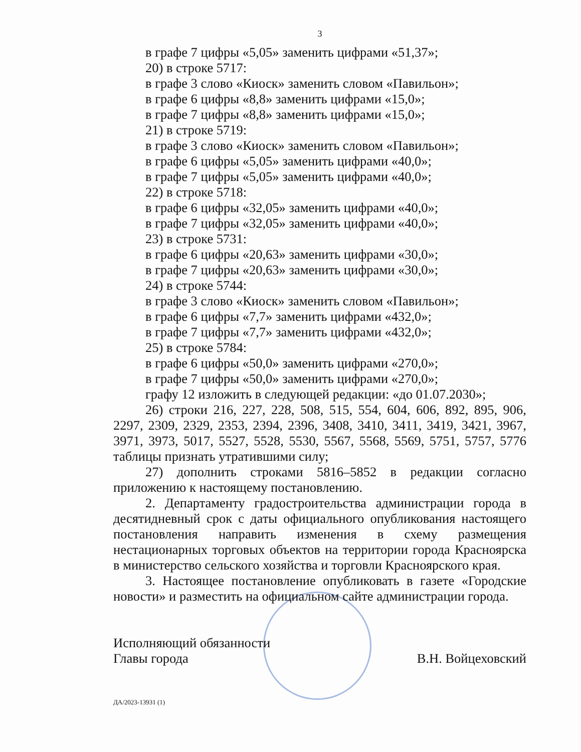3
в графе 7 цифры «5,05» заменить цифрами «51,37»;
20) в строке 5717:
в графе 3 слово «Киоск» заменить словом «Павильон»;
в графе 6 цифры «8,8» заменить цифрами «15,0»;
в графе 7 цифры «8,8» заменить цифрами «15,0»;
21) в строке 5719:
в графе 3 слово «Киоск» заменить словом «Павильон»;
в графе 6 цифры «5,05» заменить цифрами «40,0»;
в графе 7 цифры «5,05» заменить цифрами «40,0»;
22) в строке 5718:
в графе 6 цифры «32,05» заменить цифрами «40,0»;
в графе 7 цифры «32,05» заменить цифрами «40,0»;
23) в строке 5731:
в графе 6 цифры «20,63» заменить цифрами «30,0»;
в графе 7 цифры «20,63» заменить цифрами «30,0»;
24) в строке 5744:
в графе 3 слово «Киоск» заменить словом «Павильон»;
в графе 6 цифры «7,7» заменить цифрами «432,0»;
в графе 7 цифры «7,7» заменить цифрами «432,0»;
25) в строке 5784:
в графе 6 цифры «50,0» заменить цифрами «270,0»;
в графе 7 цифры «50,0» заменить цифрами «270,0»;
графу 12 изложить в следующей редакции: «до 01.07.2030»;
26) строки 216, 227, 228, 508, 515, 554, 604, 606, 892, 895, 906, 2297, 2309, 2329, 2353, 2394, 2396, 3408, 3410, 3411, 3419, 3421, 3967, 3971, 3973, 5017, 5527, 5528, 5530, 5567, 5568, 5569, 5751, 5757, 5776 таблицы признать утратившими силу;
27) дополнить строками 5816–5852 в редакции согласно приложению к настоящему постановлению.
2. Департаменту градостроительства администрации города в десятидневный срок с даты официального опубликования настоящего постановления направить изменения в схему размещения нестационарных торговых объектов на территории города Красноярска в министерство сельского хозяйства и торговли Красноярского края.
3. Настоящее постановление опубликовать в газете «Городские новости» и разместить на официальном сайте администрации города.
Исполняющий обязанности
Главы города
В.Н. Войцеховский
ДА/2023-13931 (1)